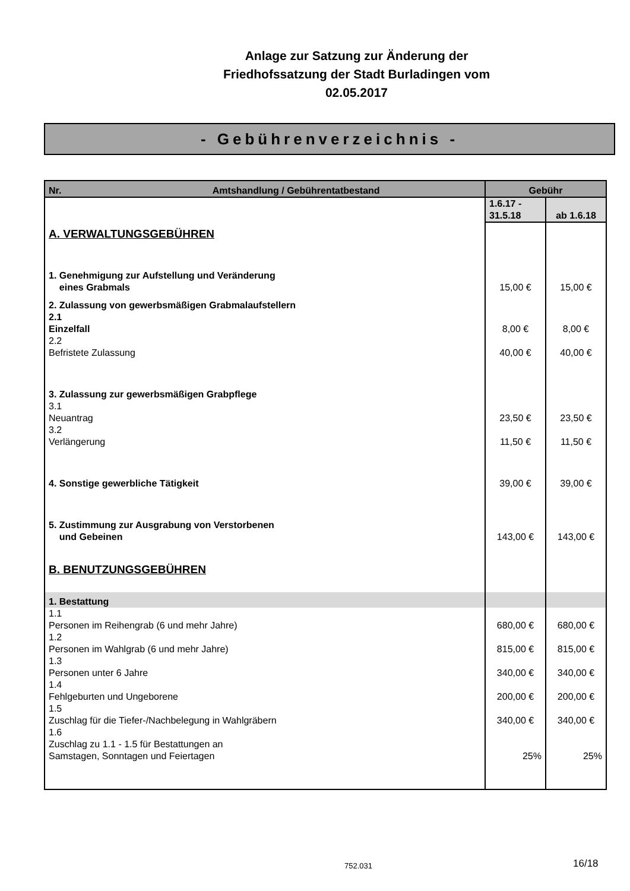Anlage zur Satzung zur Änderung der
Friedhofssatzung der Stadt Burladingen vom
02.05.2017
- Gebührenverzeichnis -
| Nr. Amtshandlung / Gebührentatbestand | Gebühr | |
| --- | --- | --- |
| | 1.6.17 - 31.5.18 | ab 1.6.18 |
| A. VERWALTUNGSGEBÜHREN | | |
| 1. Genehmigung zur Aufstellung und Veränderung eines Grabmals | 15,00 € | 15,00 € |
| 2. Zulassung von gewerbsmäßigen Grabmalaufstellern 2.1 Einzelfall | 8,00 € | 8,00 € |
| 2.2 Befristete Zulassung | 40,00 € | 40,00 € |
| 3. Zulassung zur gewerbsmäßigen Grabpflege 3.1 Neuantrag | 23,50 € | 23,50 € |
| 3.2 Verlängerung | 11,50 € | 11,50 € |
| 4. Sonstige gewerbliche Tätigkeit | 39,00 € | 39,00 € |
| 5. Zustimmung zur Ausgrabung von Verstorbenen und Gebeinen | 143,00 € | 143,00 € |
| B. BENUTZUNGSGEBÜHREN | | |
| 1. Bestattung | | |
| 1.1 Personen im Reihengrab (6 und mehr Jahre) | 680,00 € | 680,00 € |
| 1.2 Personen im Wahlgrab (6 und mehr Jahre) | 815,00 € | 815,00 € |
| 1.3 Personen unter 6 Jahre | 340,00 € | 340,00 € |
| 1.4 Fehlgeburten und Ungeborene | 200,00 € | 200,00 € |
| 1.5 Zuschlag für die Tiefer-/Nachbelegung in Wahlgräbern | 340,00 € | 340,00 € |
| 1.6 Zuschlag zu 1.1 - 1.5 für Bestattungen an Samstagen, Sonntagen und Feiertagen | 25% | 25% |
752.031 16/18